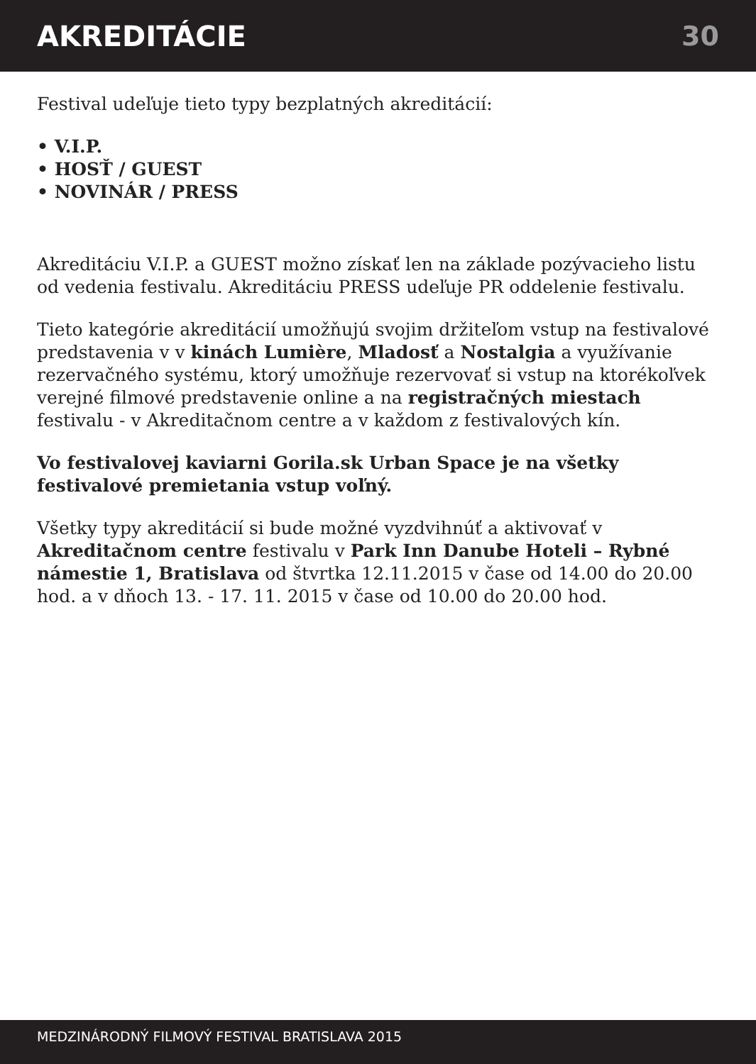AKREDITÁCIE 30
Festival udeľuje tieto typy bezplatných akreditácií:
• V.I.P.
• HOSŤ / GUEST
• NOVINÁR / PRESS
Akreditáciu V.I.P. a GUEST možno získať len na základe pozývacieho listu od vedenia festivalu. Akreditáciu PRESS udeľuje PR oddelenie festivalu.
Tieto kategórie akreditácií umožňujú svojim držiteľom vstup na festivalové predstavenia v v kinách Lumière, Mladosť a Nostalgia a využívanie rezervačného systému, ktorý umožňuje rezervovať si vstup na ktorékoľvek verejné filmové predstavenie online a na registračných miestach festivalu - v Akreditačnom centre a v každom z festivalových kín.
Vo festivalovej kaviarni Gorila.sk Urban Space je na všetky festivalové premietania vstup voľný.
Všetky typy akreditácií si bude možné vyzdvihnúť a aktivovať v Akreditačnom centre festivalu v Park Inn Danube Hoteli – Rybné námestie 1, Bratislava od štvrtka 12.11.2015 v čase od 14.00 do 20.00 hod. a v dňoch 13. - 17. 11. 2015 v čase od 10.00 do 20.00 hod.
MEDZINÁRODNÝ FILMOVÝ FESTIVAL BRATISLAVA 2015